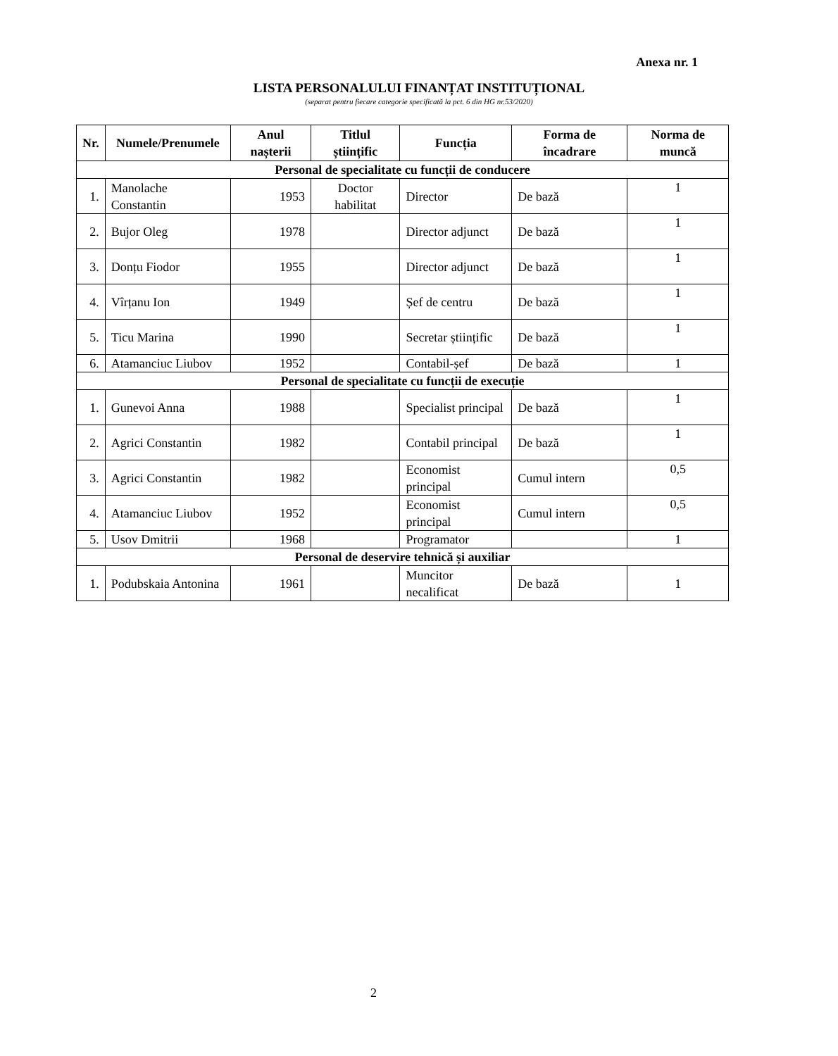Anexa nr. 1
LISTA PERSONALULUI FINANȚAT INSTITUȚIONAL
(separat pentru fiecare categorie specificată la pct. 6 din HG nr.53/2020)
| Nr. | Numele/Prenumele | Anul nașterii | Titlul științific | Funcția | Forma de încadrare | Norma de muncă |
| --- | --- | --- | --- | --- | --- | --- |
| Personal de specialitate cu funcții de conducere | | | | | | |
| 1. | Manolache Constantin | 1953 | Doctor habilitat | Director | De bază | 1 |
| 2. | Bujor Oleg | 1978 | | Director adjunct | De bază | 1 |
| 3. | Donțu Fiodor | 1955 | | Director adjunct | De bază | 1 |
| 4. | Vîrțanu Ion | 1949 | | Șef de centru | De bază | 1 |
| 5. | Ticu Marina | 1990 | | Secretar științific | De bază | 1 |
| 6. | Atamanciuc Liubov | 1952 | | Contabil-șef | De bază | 1 |
| Personal de specialitate cu funcții de execuție | | | | | | |
| 1. | Gunevoi Anna | 1988 | | Specialist principal | De bază | 1 |
| 2. | Agrici Constantin | 1982 | | Contabil principal | De bază | 1 |
| 3. | Agrici Constantin | 1982 | | Economist principal | Cumul intern | 0,5 |
| 4. | Atamanciuc Liubov | 1952 | | Economist principal | Cumul intern | 0,5 |
| 5. | Usov Dmitrii | 1968 | | Programator | | 1 |
| Personal de deservire tehnică și auxiliar | | | | | | |
| 1. | Podubskaia Antonina | 1961 | | Muncitor necalificat | De bază | 1 |
2